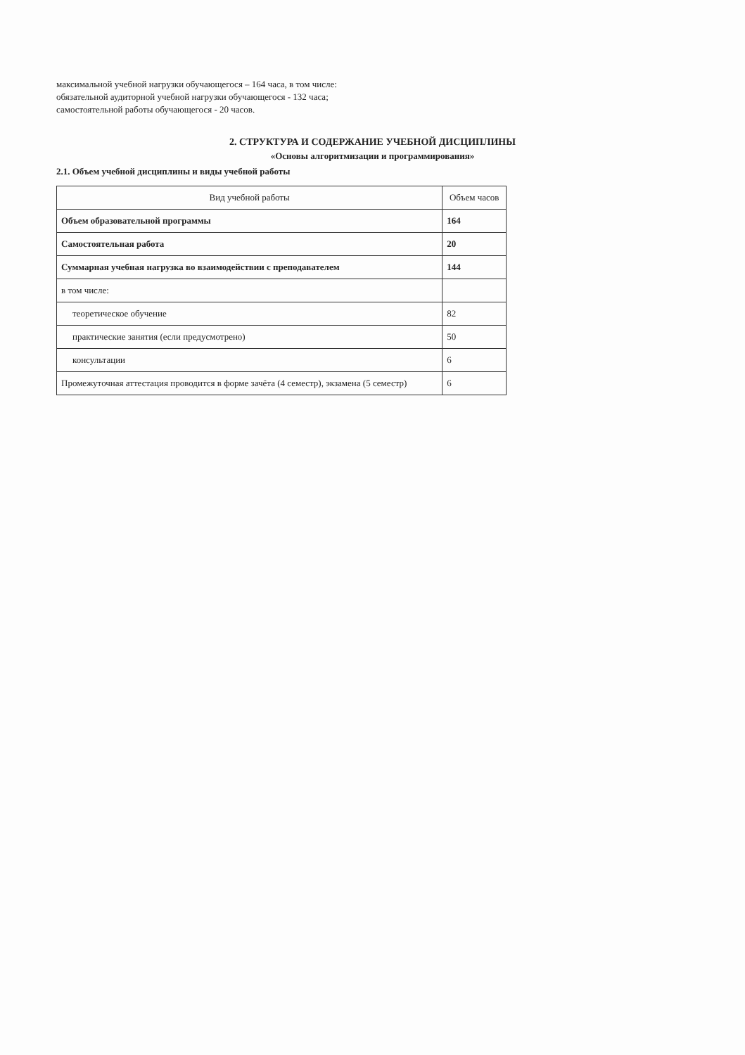максимальной учебной нагрузки обучающегося – 164 часа, в том числе:
обязательной аудиторной учебной нагрузки обучающегося - 132 часа;
самостоятельной работы обучающегося - 20 часов.
2. СТРУКТУРА И СОДЕРЖАНИЕ УЧЕБНОЙ ДИСЦИПЛИНЫ
«Основы алгоритмизации и программирования»
2.1. Объем учебной дисциплины и виды учебной работы
| Вид учебной работы | Объем часов |
| --- | --- |
| Объем образовательной программы | 164 |
| Самостоятельная работа | 20 |
| Суммарная учебная нагрузка во взаимодействии с преподавателем | 144 |
| в том числе: | |
| теоретическое обучение | 82 |
| практические занятия (если предусмотрено) | 50 |
| консультации | 6 |
| Промежуточная аттестация проводится в форме зачёта (4 семестр), экзамена (5 семестр) | 6 |